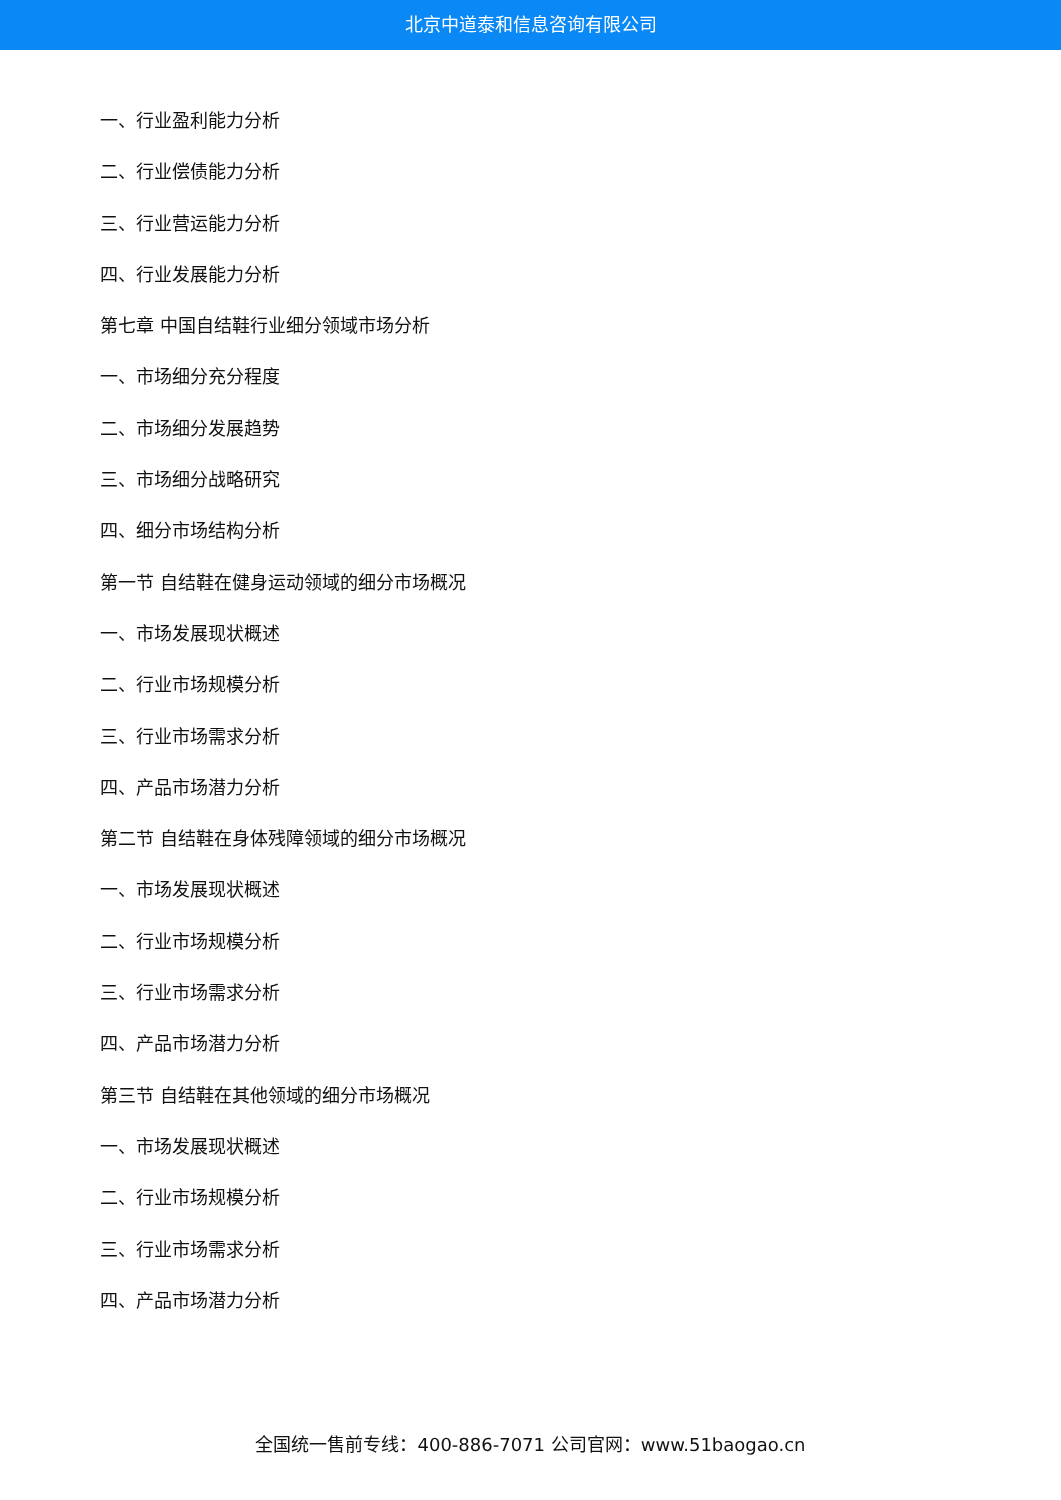北京中道泰和信息咨询有限公司
一、行业盈利能力分析
二、行业偿债能力分析
三、行业营运能力分析
四、行业发展能力分析
第七章 中国自结鞋行业细分领域市场分析
一、市场细分充分程度
二、市场细分发展趋势
三、市场细分战略研究
四、细分市场结构分析
第一节 自结鞋在健身运动领域的细分市场概况
一、市场发展现状概述
二、行业市场规模分析
三、行业市场需求分析
四、产品市场潜力分析
第二节 自结鞋在身体残障领域的细分市场概况
一、市场发展现状概述
二、行业市场规模分析
三、行业市场需求分析
四、产品市场潜力分析
第三节 自结鞋在其他领域的细分市场概况
一、市场发展现状概述
二、行业市场规模分析
三、行业市场需求分析
四、产品市场潜力分析
全国统一售前专线：400-886-7071 公司官网：www.51baogao.cn